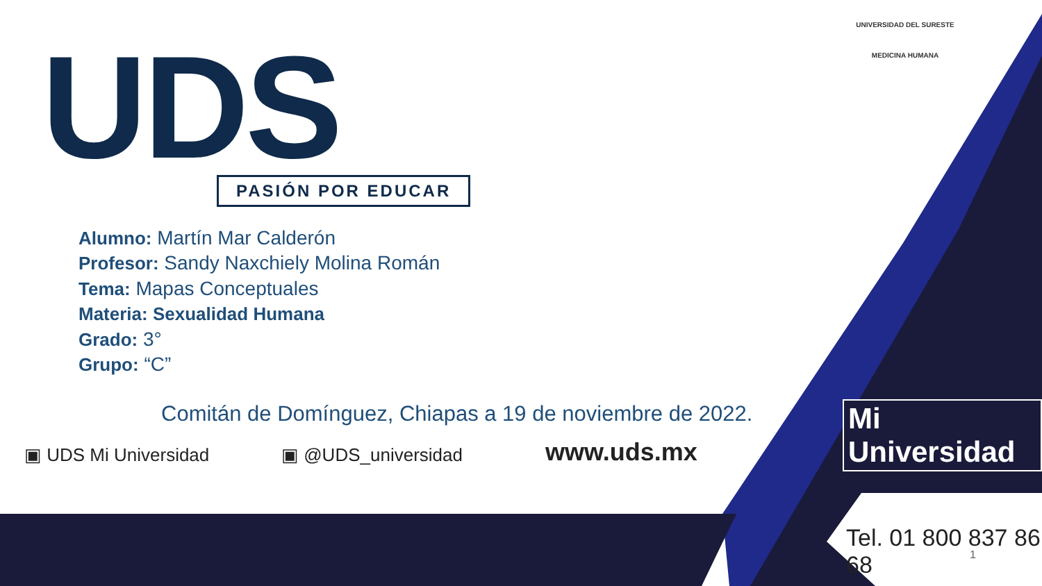UDS PASIÓN POR EDUCAR
UNIVERSIDAD DEL SURESTE
MEDICINA HUMANA
Alumno: Martín Mar Calderón
Profesor: Sandy Naxchiely Molina Román
Tema: Mapas Conceptuales
Materia: Sexualidad Humana
Grado: 3°
Grupo: “C”
Comitán de Domínguez, Chiapas a 19 de noviembre de 2022.
▣ UDS Mi Universidad ▣ @UDS_universidad www.uds.mx
Mi Universidad
Tel. 01 800 837 86 68
1